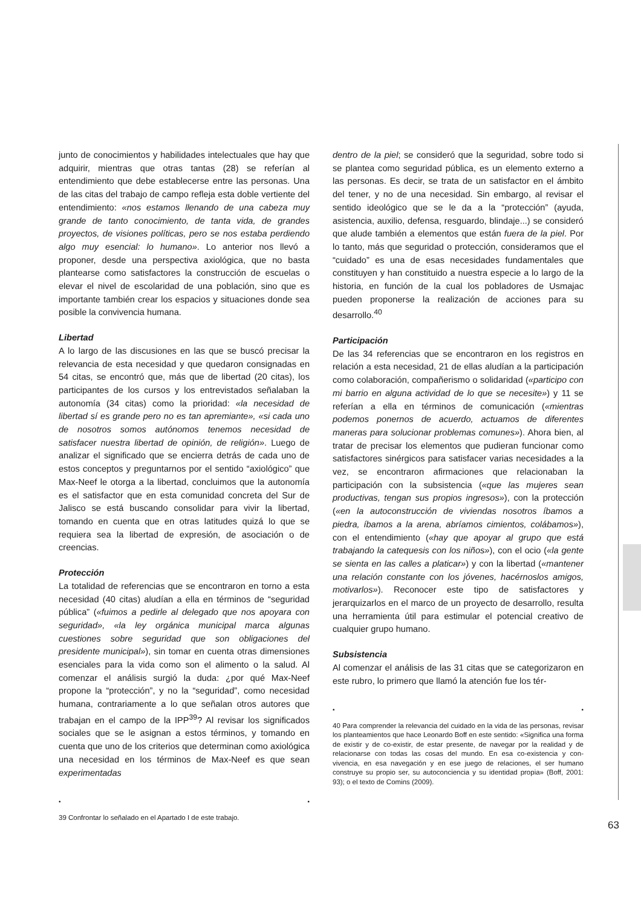junto de conocimientos y habilidades intelectuales que hay que adquirir, mientras que otras tantas (28) se referían al entendimiento que debe establecerse entre las personas. Una de las citas del trabajo de campo refleja esta doble vertiente del entendimiento: «nos estamos llenando de una cabeza muy grande de tanto conocimiento, de tanta vida, de grandes proyectos, de visiones políticas, pero se nos estaba perdiendo algo muy esencial: lo humano». Lo anterior nos llevó a proponer, desde una perspectiva axiológica, que no basta plantearse como satisfactores la construcción de escuelas o elevar el nivel de escolaridad de una población, sino que es importante también crear los espacios y situaciones donde sea posible la convivencia humana.
Libertad
A lo largo de las discusiones en las que se buscó precisar la relevancia de esta necesidad y que quedaron consignadas en 54 citas, se encontró que, más que de libertad (20 citas), los participantes de los cursos y los entrevistados señalaban la autonomía (34 citas) como la prioridad: «la necesidad de libertad sí es grande pero no es tan apremiante», «si cada uno de nosotros somos autónomos tenemos necesidad de satisfacer nuestra libertad de opinión, de religión». Luego de analizar el significado que se encierra detrás de cada uno de estos conceptos y preguntarnos por el sentido “axiológico” que Max-Neef le otorga a la libertad, concluimos que la autonomía es el satisfactor que en esta comunidad concreta del Sur de Jalisco se está buscando consolidar para vivir la libertad, tomando en cuenta que en otras latitudes quizá lo que se requiera sea la libertad de expresión, de asociación o de creencias.
Protección
La totalidad de referencias que se encontraron en torno a esta necesidad (40 citas) aludían a ella en términos de “seguridad pública” («fuimos a pedirle al delegado que nos apoyara con seguridad», «la ley orgánica municipal marca algunas cuestiones sobre seguridad que son obligaciones del presidente municipal»), sin tomar en cuenta otras dimensiones esenciales para la vida como son el alimento o la salud. Al comenzar el análisis surgió la duda: ¿por qué Max-Neef propone la “protección”, y no la “seguridad”, como necesidad humana, contrariamente a lo que señalan otros autores que trabajan en el campo de la IPP<sup>39</sup>? Al revisar los significados sociales que se le asignan a estos términos, y tomando en cuenta que uno de los criterios que determinan como axiológica una necesidad en los términos de Max-Neef es que sean experimentadas
• •
39 Confrontar lo señalado en el Apartado I de este trabajo.
dentro de la piel; se consideró que la seguridad, sobre todo si se plantea como seguridad pública, es un elemento externo a las personas. Es decir, se trata de un satisfactor en el ámbito del tener, y no de una necesidad. Sin embargo, al revisar el sentido ideológico que se le da a la “protección” (ayuda, asistencia, auxilio, defensa, resguardo, blindaje...) se consideró que alude también a elementos que están fuera de la piel. Por lo tanto, más que seguridad o protección, consideramos que el “cuidado” es una de esas necesidades fundamentales que constituyen y han constituido a nuestra especie a lo largo de la historia, en función de la cual los pobladores de Usmajac pueden proponerse la realización de acciones para su desarrollo.<sup>40</sup>
Participación
De las 34 referencias que se encontraron en los registros en relación a esta necesidad, 21 de ellas aludían a la participación como colaboración, compañerismo o solidaridad («participo con mi barrio en alguna actividad de lo que se necesite») y 11 se referían a ella en términos de comunicación («mientras podemos ponernos de acuerdo, actuamos de diferentes maneras para solucionar problemas comunes»). Ahora bien, al tratar de precisar los elementos que pudieran funcionar como satisfactores sinérgicos para satisfacer varias necesidades a la vez, se encontraron afirmaciones que relacionaban la participación con la subsistencia («que las mujeres sean productivas, tengan sus propios ingresos»), con la protección («en la autoconstrucción de viviendas nosotros íbamos a piedra, íbamos a la arena, abríamos cimientos, colábamos»), con el entendimiento («hay que apoyar al grupo que está trabajando la catequesis con los niños»), con el ocio («la gente se sienta en las calles a platicar») y con la libertad («mantener una relación constante con los jóvenes, hacérnoslos amigos, motivarlos»). Reconocer este tipo de satisfactores y jerarquizarlos en el marco de un proyecto de desarrollo, resulta una herramienta útil para estimular el potencial creativo de cualquier grupo humano.
Subsistencia
Al comenzar el análisis de las 31 citas que se categorizaron en este rubro, lo primero que llamó la atención fue los tér-
• •
40 Para comprender la relevancia del cuidado en la vida de las personas, revisar los planteamientos que hace Leonardo Boff en este sentido: «Significa una forma de existir y de co-existir, de estar presente, de navegar por la realidad y de relacionarse con todas las cosas del mundo. En esa co-existencia y con-vivencia, en esa navegación y en ese juego de relaciones, el ser humano construye su propio ser, su autoconciencia y su identidad propia» (Boff, 2001: 93); o el texto de Comins (2009).
63